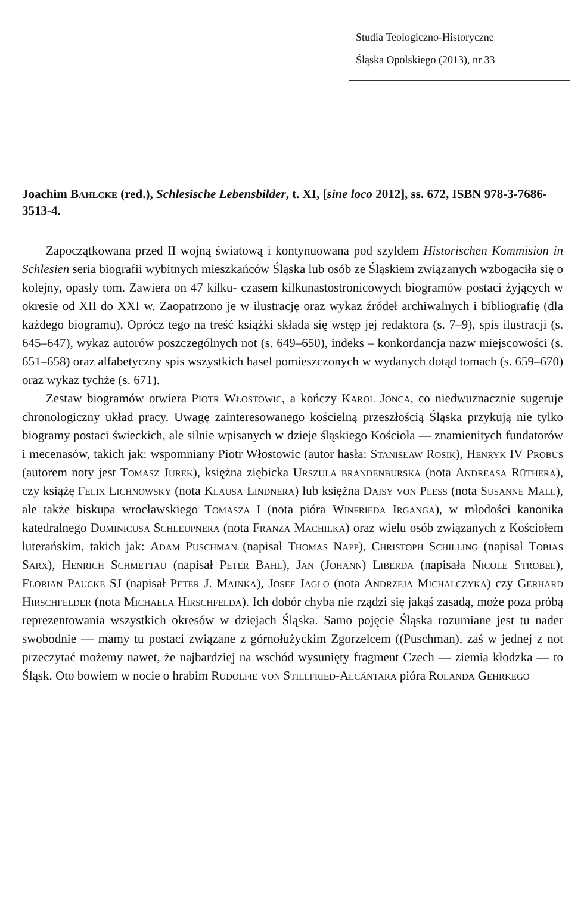Studia Teologiczno-Historyczne
Śląska Opolskiego (2013), nr 33
Joachim Bahlcke (red.), Schlesische Lebensbilder, t. XI, [sine loco 2012], ss. 672, ISBN 978-3-7686-3513-4.
Zapoczątkowana przed II wojną światową i kontynuowana pod szyldem Historischen Kommision in Schlesien seria biografii wybitnych mieszkańców Śląska lub osób ze Śląskiem związanych wzbogaciła się o kolejny, opasły tom. Zawiera on 47 kilku- czasem kilkunastostronicowych biogramów postaci żyjących w okresie od XII do XXI w. Zaopatrzono je w ilustrację oraz wykaz źródeł archiwalnych i bibliografię (dla każdego biogramu). Oprócz tego na treść książki składa się wstęp jej redaktora (s. 7–9), spis ilustracji (s. 645–647), wykaz autorów poszczególnych not (s. 649–650), indeks – konkordancja nazw miejscowości (s. 651–658) oraz alfabetyczny spis wszystkich haseł pomieszczonych w wydanych dotąd tomach (s. 659–670) oraz wykaz tychże (s. 671).
Zestaw biogramów otwiera Piotr Włostowic, a kończy Karol Jonca, co niedwuznacznie sugeruje chronologiczny układ pracy. Uwagę zainteresowanego kościelną przeszłością Śląska przykują nie tylko biogramy postaci świeckich, ale silnie wpisanych w dzieje śląskiego Kościoła — znamienitych fundatorów i mecenasów, takich jak: wspomniany Piotr Włostowic (autor hasła: Stanisław Rosik), Henryk IV Probus (autorem noty jest Tomasz Jurek), księżna ziębicka Urszula brandenburska (nota Andreasa Rüthera), czy książę Felix Lichnowsky (nota Klausa Lindnera) lub księżna Daisy von Pless (nota Susanne Mall), ale także biskupa wrocławskiego Tomasza I (nota pióra Winfrieda Irganga), w młodości kanonika katedralnego Dominicusa Schleupnera (nota Franza Machilka) oraz wielu osób związanych z Kościołem luterańskim, takich jak: Adam Puschman (napisał Thomas Napp), Christoph Schilling (napisał Tobias Sarx), Henrich Schmettau (napisał Peter Bahl), Jan (Johann) Liberda (napisała Nicole Strobel), Florian Paucke SJ (napisał Peter J. Mainka), Josef Jaglo (nota Andrzeja Michalczyka) czy Gerhard Hirschfelder (nota Michaela Hirschfelda). Ich dobór chyba nie rządzi się jakąś zasadą, może poza próbą reprezentowania wszystkich okresów w dziejach Śląska. Samo pojęcie Śląska rozumiane jest tu nader swobodnie — mamy tu postaci związane z górnołużyckim Zgorzelcem ((Puschman), zaś w jednej z not przeczytać możemy nawet, że najbardziej na wschód wysunięty fragment Czech — ziemia kłodzka — to Śląsk. Oto bowiem w nocie o hrabim Rudolfie von Stillfried-Alcántara pióra Rolanda Gehrkego